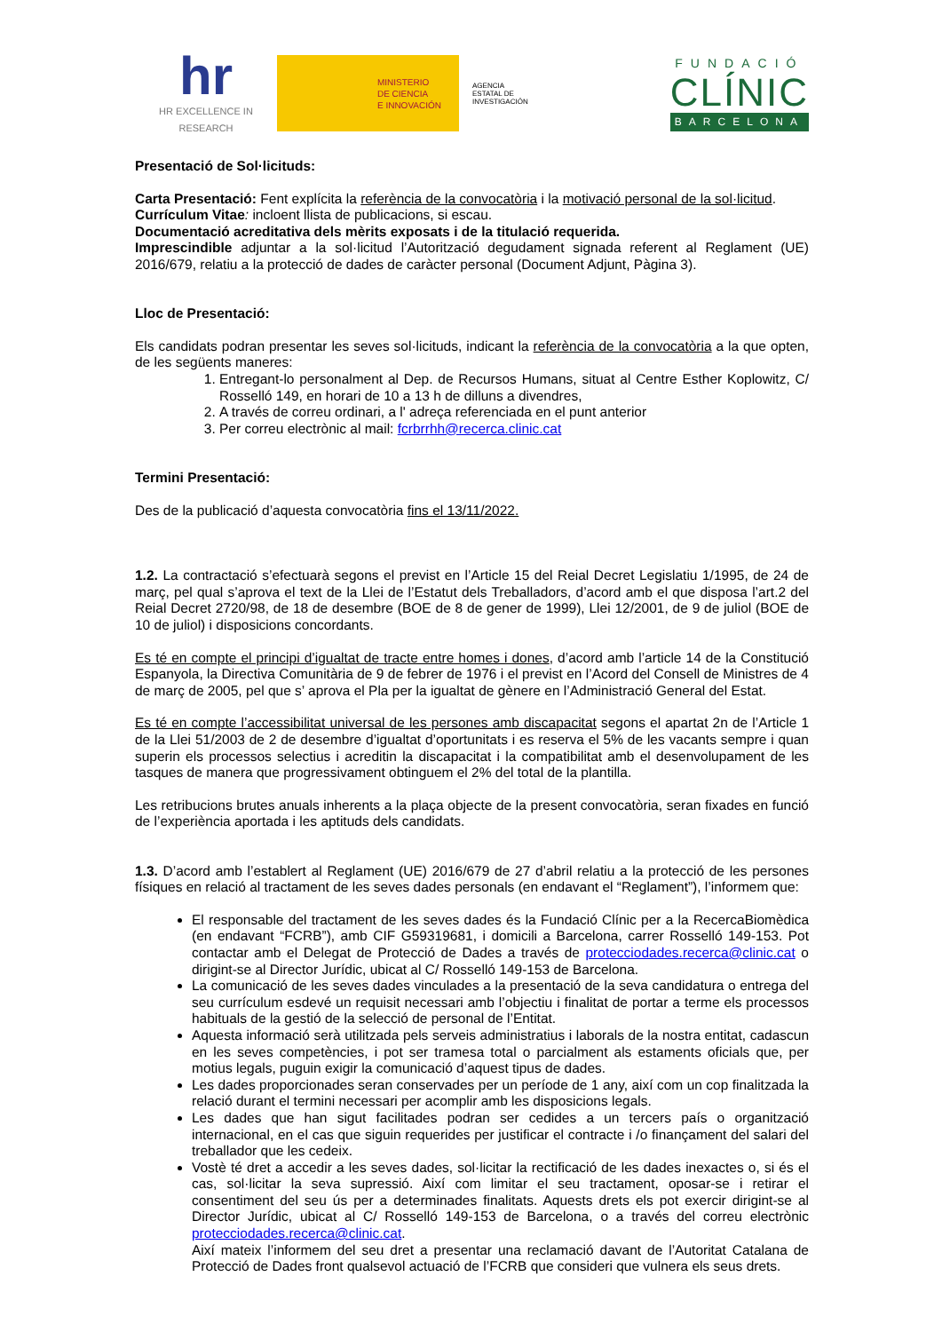hr
HR EXCELLENCE IN RESEARCH
MINISTERIO
DE CIENCIA
E INNOVACIÓN
AGENCIA
ESTATAL DE
INVESTIGACIÓN
FUNDACIÓ
CLÍNIC
BARCELONA
Presentació de Sol·licituds:
Carta Presentació: Fent explícita la referència de la convocatòria i la motivació personal de la sol·licitud.
Currículum Vitae: incloent llista de publicacions, si escau.
Documentació acreditativa dels mèrits exposats i de la titulació requerida.
Imprescindible adjuntar a la sol·licitud l’Autorització degudament signada referent al Reglament (UE) 2016/679, relatiu a la protecció de dades de caràcter personal (Document Adjunt, Pàgina 3).
Lloc de Presentació:
Els candidats podran presentar les seves sol·licituds, indicant la referència de la convocatòria a la que opten, de les següents maneres:
1. Entregant-lo personalment al Dep. de Recursos Humans, situat al Centre Esther Koplowitz, C/ Rosselló 149, en horari de 10 a 13 h de dilluns a divendres,
2. A través de correu ordinari, a l' adreça referenciada en el punt anterior
3. Per correu electrònic al mail: fcrbrrhh@recerca.clinic.cat
Termini Presentació:
Des de la publicació d’aquesta convocatòria fins el 13/11/2022.
1.2. La contractació s’efectuarà segons el previst en l’Article 15 del Reial Decret Legislatiu 1/1995, de 24 de març, pel qual s’aprova el text de la Llei de l’Estatut dels Treballadors, d’acord amb el que disposa l’art.2 del Reial Decret 2720/98, de 18 de desembre (BOE de 8 de gener de 1999), Llei 12/2001, de 9 de juliol (BOE de 10 de juliol) i disposicions concordants.
Es té en compte el principi d’igualtat de tracte entre homes i dones, d’acord amb l’article 14 de la Constitució Espanyola, la Directiva Comunitària de 9 de febrer de 1976 i el previst en l’Acord del Consell de Ministres de 4 de març de 2005, pel que s’ aprova el Pla per la igualtat de gènere en l’Administració General del Estat.
Es té en compte l’accessibilitat universal de les persones amb discapacitat segons el apartat 2n de l’Article 1 de la Llei 51/2003 de 2 de desembre d’igualtat d’oportunitats i es reserva el 5% de les vacants sempre i quan superin els processos selectius i acreditin la discapacitat i la compatibilitat amb el desenvolupament de les tasques de manera que progressivament obtinguem el 2% del total de la plantilla.
Les retribucions brutes anuals inherents a la plaça objecte de la present convocatòria, seran fixades en funció de l’experiència aportada i les aptituds dels candidats.
1.3. D’acord amb l’establert al Reglament (UE) 2016/679 de 27 d’abril relatiu a la protecció de les persones físiques en relació al tractament de les seves dades personals (en endavant el “Reglament”), l’informem que:
El responsable del tractament de les seves dades és la Fundació Clínic per a la RecercaBiomèdica (en endavant “FCRB”), amb CIF G59319681, i domicili a Barcelona, carrer Rosselló 149-153. Pot contactar amb el Delegat de Protecció de Dades a través de protecciodades.recerca@clinic.cat o dirigint-se al Director Jurídic, ubicat al C/ Rosselló 149-153 de Barcelona.
La comunicació de les seves dades vinculades a la presentació de la seva candidatura o entrega del seu currículum esdevé un requisit necessari amb l’objectiu i finalitat de portar a terme els processos habituals de la gestió de la selecció de personal de l’Entitat.
Aquesta informació serà utilitzada pels serveis administratius i laborals de la nostra entitat, cadascun en les seves competències, i pot ser tramesa total o parcialment als estaments oficials que, per motius legals, puguin exigir la comunicació d’aquest tipus de dades.
Les dades proporcionades seran conservades per un període de 1 any, així com un cop finalitzada la relació durant el termini necessari per acomplir amb les disposicions legals.
Les dades que han sigut facilitades podran ser cedides a un tercers país o organització internacional, en el cas que siguin requerides per justificar el contracte i /o finançament del salari del treballador que les cedeix.
Vostè té dret a accedir a les seves dades, sol·licitar la rectificació de les dades inexactes o, si és el cas, sol·licitar la seva supressió. Així com limitar el seu tractament, oposar-se i retirar el consentiment del seu ús per a determinades finalitats. Aquests drets els pot exercir dirigint-se al Director Jurídic, ubicat al C/ Rosselló 149-153 de Barcelona, o a través del correu electrònic protecciodades.recerca@clinic.cat.
Així mateix l’informem del seu dret a presentar una reclamació davant de l’Autoritat Catalana de Protecció de Dades front qualsevol actuació de l’FCRB que consideri que vulnera els seus drets.